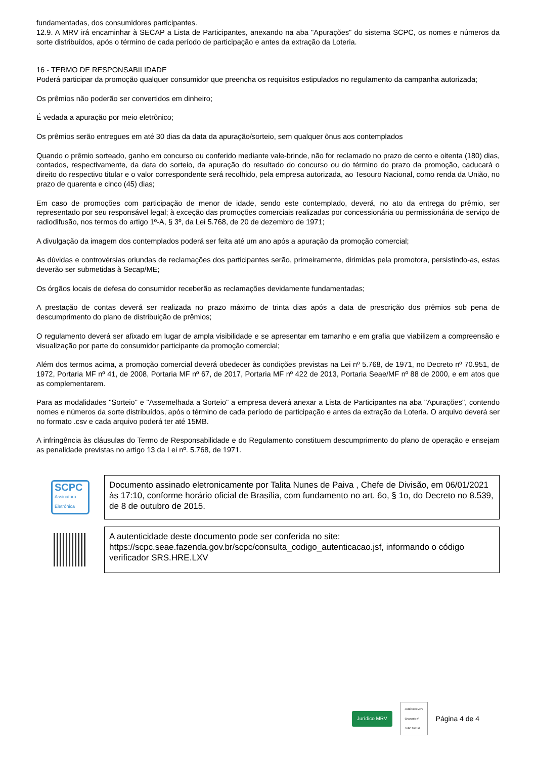fundamentadas, dos consumidores participantes.
12.9. A MRV irá encaminhar à SECAP a Lista de Participantes, anexando na aba "Apurações" do sistema SCPC, os nomes e números da sorte distribuídos, após o término de cada período de participação e antes da extração da Loteria.
16 - TERMO DE RESPONSABILIDADE
Poderá participar da promoção qualquer consumidor que preencha os requisitos estipulados no regulamento da campanha autorizada;
Os prêmios não poderão ser convertidos em dinheiro;
É vedada a apuração por meio eletrônico;
Os prêmios serão entregues em até 30 dias da data da apuração/sorteio, sem qualquer ônus aos contemplados
Quando o prêmio sorteado, ganho em concurso ou conferido mediante vale-brinde, não for reclamado no prazo de cento e oitenta (180) dias, contados, respectivamente, da data do sorteio, da apuração do resultado do concurso ou do término do prazo da promoção, caducará o direito do respectivo titular e o valor correspondente será recolhido, pela empresa autorizada, ao Tesouro Nacional, como renda da União, no prazo de quarenta e cinco (45) dias;
Em caso de promoções com participação de menor de idade, sendo este contemplado, deverá, no ato da entrega do prêmio, ser representado por seu responsável legal; à exceção das promoções comerciais realizadas por concessionária ou permissionária de serviço de radiodifusão, nos termos do artigo 1º-A, § 3º, da Lei 5.768, de 20 de dezembro de 1971;
A divulgação da imagem dos contemplados poderá ser feita até um ano após a apuração da promoção comercial;
As dúvidas e controvérsias oriundas de reclamações dos participantes serão, primeiramente, dirimidas pela promotora, persistindo-as, estas deverão ser submetidas à Secap/ME;
Os órgãos locais de defesa do consumidor receberão as reclamações devidamente fundamentadas;
A prestação de contas deverá ser realizada no prazo máximo de trinta dias após a data de prescrição dos prêmios sob pena de descumprimento do plano de distribuição de prêmios;
O regulamento deverá ser afixado em lugar de ampla visibilidade e se apresentar em tamanho e em grafia que viabilizem a compreensão e visualização por parte do consumidor participante da promoção comercial;
Além dos termos acima, a promoção comercial deverá obedecer às condições previstas na Lei nº 5.768, de 1971, no Decreto nº 70.951, de 1972, Portaria MF nº 41, de 2008, Portaria MF nº 67, de 2017, Portaria MF nº 422 de 2013, Portaria Seae/MF nº 88 de 2000, e em atos que as complementarem.
Para as modalidades "Sorteio" e "Assemelhada a Sorteio" a empresa deverá anexar a Lista de Participantes na aba "Apurações", contendo nomes e números da sorte distribuídos, após o término de cada período de participação e antes da extração da Loteria. O arquivo deverá ser no formato .csv e cada arquivo poderá ter até 15MB.
A infringência às cláusulas do Termo de Responsabilidade e do Regulamento constituem descumprimento do plano de operação e ensejam as penalidade previstas no artigo 13 da Lei nº. 5.768, de 1971.
SCPC
Assinatura Eletrônica
Documento assinado eletronicamente por Talita Nunes de Paiva , Chefe de Divisão, em 06/01/2021 às 17:10, conforme horário oficial de Brasília, com fundamento no art. 6o, § 1o, do Decreto no 8.539, de 8 de outubro de 2015.
A autenticidade deste documento pode ser conferida no site: https://scpc.seae.fazenda.gov.br/scpc/consulta_codigo_autenticacao.jsf, informando o código verificador SRS.HRE.LXV
Jurídico MRV JURÍDICO MRV
Chamado nº
JURCJU4193 Página 4 de 4